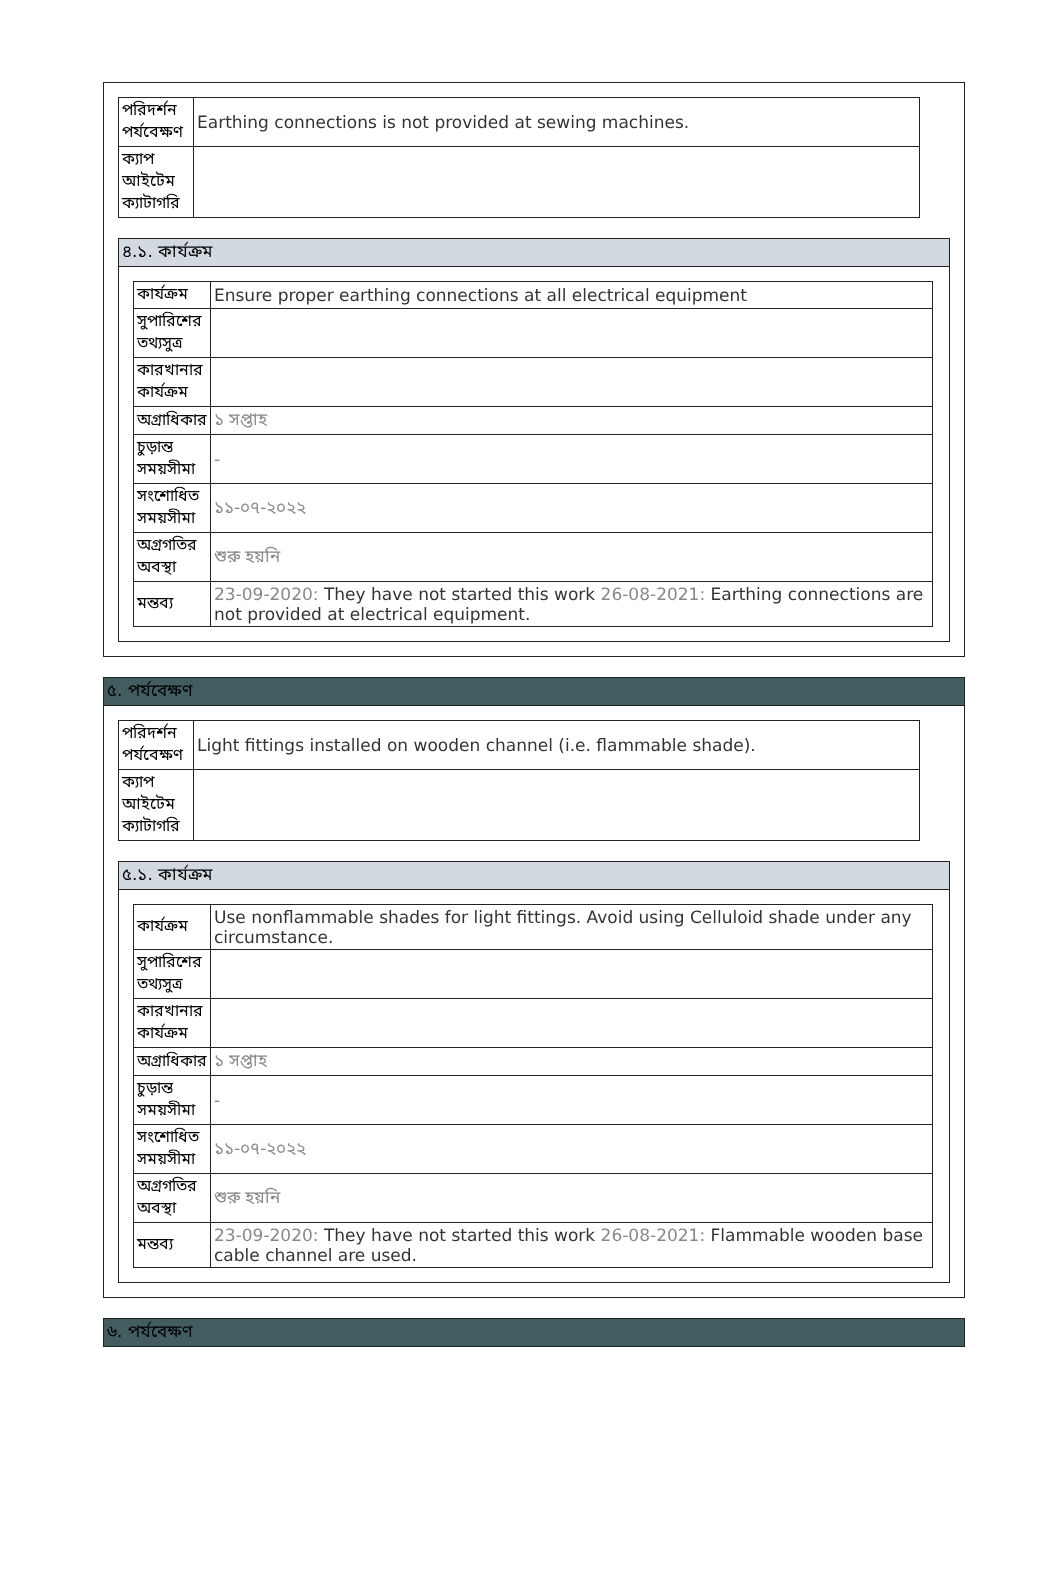| পরিদর্শন পর্যবেক্ষণ | Earthing connections is not provided at sewing machines. |
| ক্যাপ আইটেম ক্যাটাগরি | |
৪.১. কার্যক্রম
| কার্যক্রম | Ensure proper earthing connections at all electrical equipment |
| সুপারিশের তথ্যসুত্র | |
| কারখানার কার্যক্রম | |
| অগ্রাধিকার | ১ সপ্তাহ |
| চুড়ান্ত সময়সীমা | - |
| সংশোধিত সময়সীমা | ১১-০৭-২০২২ |
| অগ্রগতির অবস্থা | শুরু হয়নি |
| মন্তব্য | 23-09-2020: They have not started this work 26-08-2021: Earthing connections are not provided at electrical equipment. |
৫. পর্যবেক্ষণ
| পরিদর্শন পর্যবেক্ষণ | Light fittings installed on wooden channel (i.e. flammable shade). |
| ক্যাপ আইটেম ক্যাটাগরি | |
৫.১. কার্যক্রম
| কার্যক্রম | Use nonflammable shades for light fittings. Avoid using Celluloid shade under any circumstance. |
| সুপারিশের তথ্যসুত্র | |
| কারখানার কার্যক্রম | |
| অগ্রাধিকার | ১ সপ্তাহ |
| চুড়ান্ত সময়সীমা | - |
| সংশোধিত সময়সীমা | ১১-০৭-২০২২ |
| অগ্রগতির অবস্থা | শুরু হয়নি |
| মন্তব্য | 23-09-2020: They have not started this work 26-08-2021: Flammable wooden base cable channel are used. |
৬. পর্যবেক্ষণ